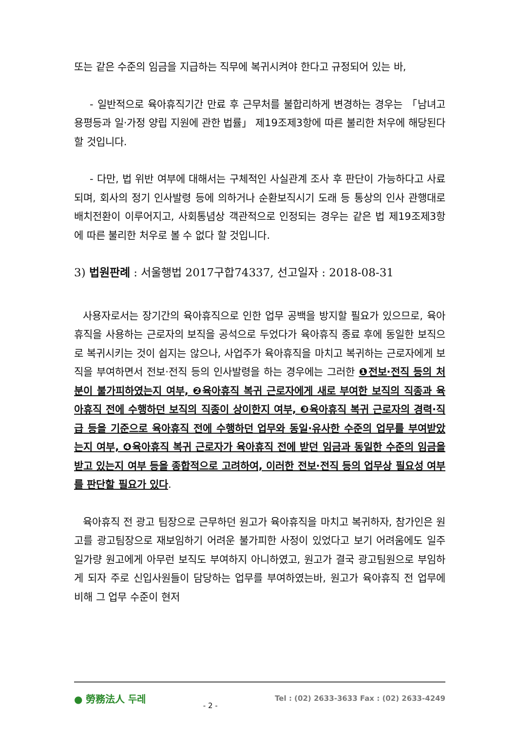또는 같은 수준의 임금을 지급하는 직무에 복귀시켜야 한다고 규정되어 있는 바,
- 일반적으로 육아휴직기간 만료 후 근무처를 불합리하게 변경하는 경우는 「남녀고용평등과 일·가정 양립 지원에 관한 법률」 제19조제3항에 따른 불리한 처우에 해당된다 할 것입니다.
- 다만, 법 위반 여부에 대해서는 구체적인 사실관계 조사 후 판단이 가능하다고 사료되며, 회사의 정기 인사발령 등에 의하거나 순환보직시기 도래 등 통상의 인사 관행대로 배치전환이 이루어지고, 사회통념상 객관적으로 인정되는 경우는 같은 법 제19조제3항에 따른 불리한 처우로 볼 수 없다 할 것입니다.
3) 법원판례 : 서울행법 2017구합74337, 선고일자 : 2018-08-31
사용자로서는 장기간의 육아휴직으로 인한 업무 공백을 방지할 필요가 있으므로, 육아휴직을 사용하는 근로자의 보직을 공석으로 두었다가 육아휴직 종료 후에 동일한 보직으로 복귀시키는 것이 쉽지는 않으나, 사업주가 육아휴직을 마치고 복귀하는 근로자에게 보직을 부여하면서 전보·전직 등의 인사발령을 하는 경우에는 그러한 ❶전보·전직 등의 처분이 불가피하였는지 여부, ❷육아휴직 복귀 근로자에게 새로 부여한 보직의 직종과 육아휴직 전에 수행하던 보직의 직종이 상이한지 여부, ❸육아휴직 복귀 근로자의 경력·직급 등을 기준으로 육아휴직 전에 수행하던 업무와 동일·유사한 수준의 업무를 부여받았는지 여부, ❹육아휴직 복귀 근로자가 육아휴직 전에 받던 임금과 동일한 수준의 임금을 받고 있는지 여부 등을 종합적으로 고려하여, 이러한 전보·전직 등의 업무상 필요성 여부를 판단할 필요가 있다.
육아휴직 전 광고 팀장으로 근무하던 원고가 육아휴직을 마치고 복귀하자, 참가인은 원고를 광고팀장으로 재보임하기 어려운 불가피한 사정이 있었다고 보기 어려움에도 일주일가량 원고에게 아무런 보직도 부여하지 아니하였고, 원고가 결국 광고팀원으로 부임하게 되자 주로 신입사원들이 담당하는 업무를 부여하였는바, 원고가 육아휴직 전 업무에 비해 그 업무 수준이 현저
● 勞務法人 두레 - 2 - Tel : (02) 2633-3633 Fax : (02) 2633-4249